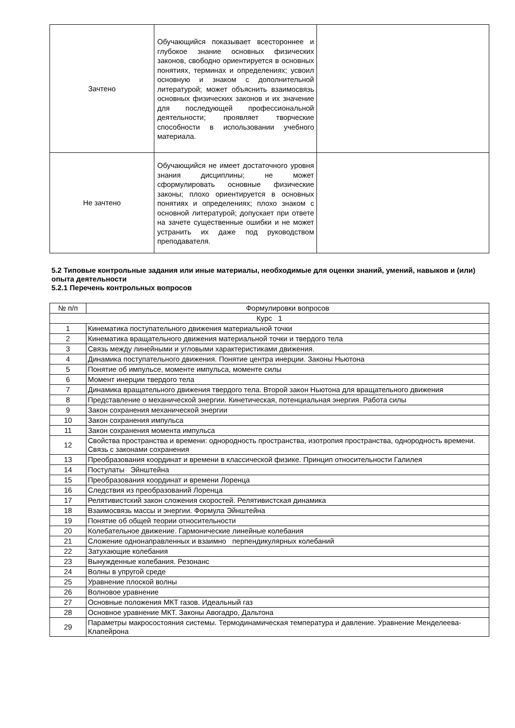| Зачтено | Обучающийся показывает всестороннее и глубокое знание основных физических законов, свободно ориентируется в основных понятиях, терминах и определениях; усвоил основную и знаком с дополнительной литературой; может объяснить взаимосвязь основных физических законов и их значение для последующей профессиональной деятельности; проявляет творческие способности в использовании учебного материала. | |
| Не зачтено | Обучающийся не имеет достаточного уровня знания дисциплины; не может сформулировать основные физические законы; плохо ориентируется в основных понятиях и определениях; плохо знаком с основной литературой; допускает при ответе на зачете существенные ошибки и не может устранить их даже под руководством преподавателя. | |
5.2 Типовые контрольные задания или иные материалы, необходимые для оценки знаний, умений, навыков и (или) опыта деятельности
5.2.1 Перечень контрольных вопросов
| № п/п | Формулировки вопросов |
| Курс 1 | |
| 1 | Кинематика поступательного движения материальной точки |
| 2 | Кинематика вращательного движения материальной точки и твердого тела |
| 3 | Связь между линейными и угловыми характеристиками движения. |
| 4 | Динамика поступательного движения. Понятие центра инерции. Законы Ньютона |
| 5 | Понятие об импульсе, моменте импульса, моменте силы |
| 6 | Момент инерции твердого тела |
| 7 | Динамика вращательного движения твердого тела. Второй закон Ньютона для вращательного движения |
| 8 | Представление о механической энергии. Кинетическая, потенциальная энергия. Работа силы |
| 9 | Закон сохранения механической энергии |
| 10 | Закон сохранения импульса |
| 11 | Закон сохранения момента импульса |
| 12 | Свойства пространства и времени: однородность пространства, изотропия пространства, однородность времени. Связь с законами сохранения |
| 13 | Преобразования координат и времени в классической физике. Принцип относительности Галилея |
| 14 | Постулаты Эйнштейна |
| 15 | Преобразования координат и времени Лоренца |
| 16 | Следствия из преобразований Лоренца |
| 17 | Релятивистский закон сложения скоростей. Релятивистская динамика |
| 18 | Взаимосвязь массы и энергии. Формула Эйнштейна |
| 19 | Понятие об общей теории относительности |
| 20 | Колебательное движение. Гармонические линейные колебания |
| 21 | Сложение однонаправленных и взаимно перпендикулярных колебаний |
| 22 | Затухающие колебания |
| 23 | Вынужденные колебания. Резонанс |
| 24 | Волны в упругой среде |
| 25 | Уравнение плоской волны |
| 26 | Волновое уравнение |
| 27 | Основные положения МКТ газов. Идеальный газ |
| 28 | Основное уравнение МКТ. Законы Авогадро, Дальтона |
| 29 | Параметры макросостояния системы. Термодинамическая температура и давление. Уравнение Менделеева-Клапейрона |